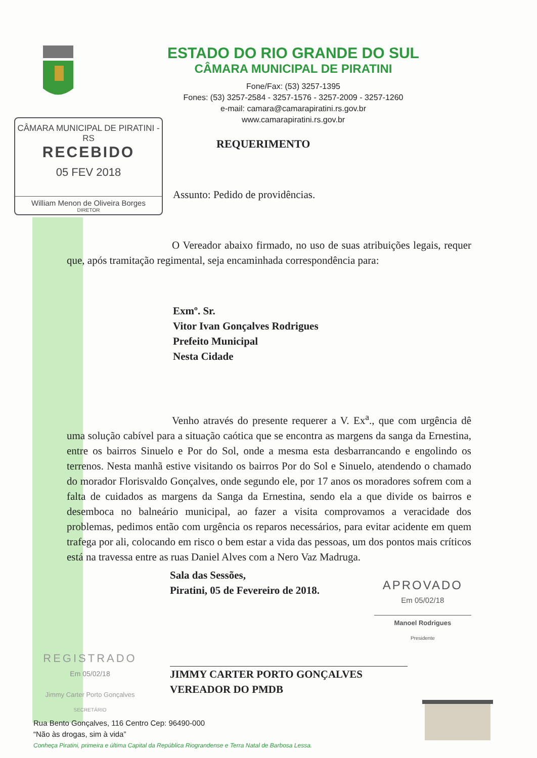ESTADO DO RIO GRANDE DO SUL
CÂMARA MUNICIPAL DE PIRATINI
Fone/Fax: (53) 3257-1395
Fones: (53) 3257-2584 - 3257-1576 - 3257-2009 - 3257-1260
e-mail: camara@camarapiratini.rs.gov.br
www.camarapiratini.rs.gov.br
CÂMARA MUNICIPAL DE PIRATINI - RS
RECEBIDO
05 FEV 2018
William Menon de Oliveira Borges
DIRETOR
REQUERIMENTO
Assunto: Pedido de providências.
O Vereador abaixo firmado, no uso de suas atribuições legais, requer que, após tramitação regimental, seja encaminhada correspondência para:
Exmº. Sr.
Vitor Ivan Gonçalves Rodrigues
Prefeito Municipal
Nesta Cidade
Venho através do presente requerer a V. Ex<sup>a</sup>., que com urgência dê uma solução cabível para a situação caótica que se encontra as margens da sanga da Ernestina, entre os bairros Sinuelo e Por do Sol, onde a mesma esta desbarrancando e engolindo os terrenos. Nesta manhã estive visitando os bairros Por do Sol e Sinuelo, atendendo o chamado do morador Florisvaldo Gonçalves, onde segundo ele, por 17 anos os moradores sofrem com a falta de cuidados as margens da Sanga da Ernestina, sendo ela a que divide os bairros e desemboca no balneário municipal, ao fazer a visita comprovamos a veracidade dos problemas, pedimos então com urgência os reparos necessários, para evitar acidente em quem trafega por ali, colocando em risco o bem estar a vida das pessoas, um dos pontos mais críticos está na travessa entre as ruas Daniel Alves com a Nero Vaz Madruga.
Sala das Sessões,
Piratini, 05 de Fevereiro de 2018.
APROVADO
Em 05/02/18
Manoel Rodrigues
Presidente
REGISTRADO
Em 05/02/18
Jimmy Carter Porto Gonçalves
SECRETÁRIO
JIMMY CARTER PORTO GONÇALVES
VEREADOR DO PMDB
Rua Bento Gonçalves, 116 Centro Cep: 96490-000
“Não às drogas, sim à vida”
Conheça Piratini, primeira e última Capital da República Riograndense e Terra Natal de Barbosa Lessa.